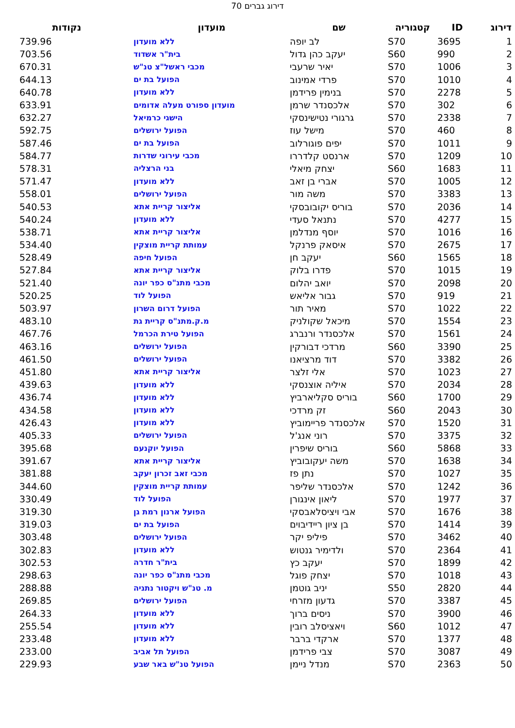דירוג גברים 70
| דירוג | ID | קטגוריה | שם | מועדון | נקודות |
| --- | --- | --- | --- | --- | --- |
| 1 | 3695 | S70 | לב יופה | ללא מועדון | 739.96 |
| 2 | 990 | S60 | יעקב כהן גדול | בית"ר אשדוד | 703.56 |
| 3 | 1006 | S70 | יאיר שרעבי | מכבי ראשל"צ טנ"ש | 670.31 |
| 4 | 1010 | S70 | פרדי אמינוב | הפועל בת ים | 644.13 |
| 5 | 2278 | S70 | בנימין פרידמן | ללא מועדון | 640.78 |
| 6 | 302 | S70 | אלכסנדר שרמן | מועדון ספורט מעלה אדומים | 633.91 |
| 7 | 2338 | S70 | גרגורי נטישינסקי | הישגי כרמיאל | 632.27 |
| 8 | 460 | S70 | מישל עוז | הפועל ירושלים | 592.75 |
| 9 | 1011 | S70 | יפים פוגורלוב | הפועל בת ים | 587.46 |
| 10 | 1209 | S70 | ארנסט קלדררו | מכבי עירוני שדרות | 584.77 |
| 11 | 1683 | S60 | יצחק מיאלי | בני הרצליה | 578.31 |
| 12 | 1005 | S70 | אברי בן זאב | ללא מועדון | 571.47 |
| 13 | 3383 | S70 | משה מור | הפועל ירושלים | 558.01 |
| 14 | 2036 | S70 | בוריס יקובובסקי | אליצור קריית אתא | 540.53 |
| 15 | 4277 | S70 | נתנאל סעדי | ללא מועדון | 540.24 |
| 16 | 1016 | S70 | יוסף מנדלמן | אליצור קריית אתא | 538.71 |
| 17 | 2675 | S70 | איסאק פרנקל | עמותת קריית מוצקין | 534.40 |
| 18 | 1565 | S60 | יעקב חן | הפועל חיפה | 528.49 |
| 19 | 1015 | S70 | פדרו בלוק | אליצור קריית אתא | 527.84 |
| 20 | 2098 | S70 | יואב יהלום | מכבי מתנ"ס כפר יונה | 521.40 |
| 21 | 919 | S70 | גבור אליאש | הפועל לוד | 520.25 |
| 22 | 1022 | S70 | מאיר תור | הפועל דרום השרון | 503.97 |
| 23 | 1554 | S70 | מיכאל שקולניק | מ.ק.מתנ"ס קריית גת | 483.10 |
| 24 | 1561 | S70 | אלכסנדר ורנברג | הפועל טירת הכרמל | 467.76 |
| 25 | 3390 | S60 | מרדכי דבורקין | הפועל ירושלים | 463.16 |
| 26 | 3382 | S70 | דוד מרציאנו | הפועל ירושלים | 461.50 |
| 27 | 1023 | S70 | אלי זלצר | אליצור קריית אתא | 451.80 |
| 28 | 2034 | S70 | איליה אוצנסקי | ללא מועדון | 439.63 |
| 29 | 1700 | S60 | בוריס סקליארביץ | ללא מועדון | 436.74 |
| 30 | 2043 | S60 | זק מרדכי | ללא מועדון | 434.58 |
| 31 | 1520 | S70 | אלכסנדר פריימוביץ | ללא מועדון | 426.43 |
| 32 | 3375 | S70 | רוני אנג'ל | הפועל ירושלים | 405.33 |
| 33 | 5868 | S60 | בוריס שיפרין | הפועל יוקנעם | 395.68 |
| 34 | 1638 | S70 | משה יעקובוביץ | אליצור קריית אתא | 391.67 |
| 35 | 1027 | S70 | נתן פז | מכבי זאב זכרון יעקב | 381.88 |
| 36 | 1242 | S70 | אלכסנדר שליפר | עמותת קריית מוצקין | 344.60 |
| 37 | 1977 | S70 | ליאון אינגורן | הפועל לוד | 330.49 |
| 38 | 1676 | S70 | אבי ויציסלאבסקי | הפועל ארנון רמת גן | 319.30 |
| 39 | 1414 | S70 | בן ציון ריידיבוים | הפועל בת ים | 319.03 |
| 40 | 3462 | S70 | פיליפ יקר | הפועל ירושלים | 303.48 |
| 41 | 2364 | S70 | ולדימיר גנטוש | ללא מועדון | 302.83 |
| 42 | 1899 | S70 | יעקב כץ | בית"ר חדרה | 302.53 |
| 43 | 1018 | S70 | יצחק פוגל | מכבי מתנ"ס כפר יונה | 298.63 |
| 44 | 2820 | S50 | יניב גוטמן | מ. טנ"ש ויקטור נתניה | 288.88 |
| 45 | 3387 | S70 | גדעון מזרחי | הפועל ירושלים | 269.85 |
| 46 | 3900 | S70 | ניסים ברוך | ללא מועדון | 264.33 |
| 47 | 1012 | S60 | ויאציסלב רובין | ללא מועדון | 255.54 |
| 48 | 1377 | S70 | ארקדי ברבר | ללא מועדון | 233.48 |
| 49 | 3087 | S70 | צבי פרידמן | הפועל תל אביב | 233.00 |
| 50 | 2363 | S70 | מנדל ניימן | הפועל טנ"ש באר שבע | 229.93 |